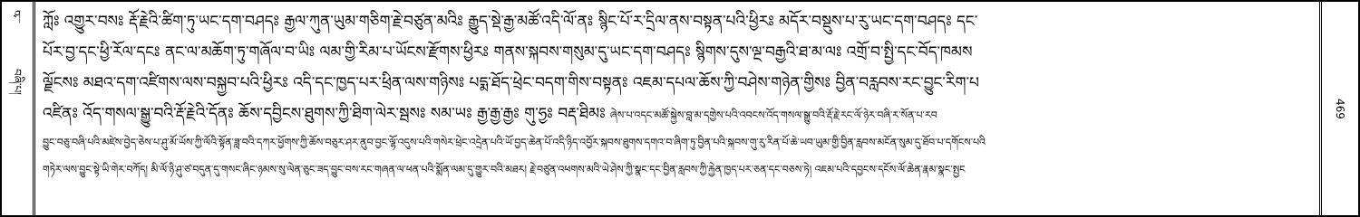ཤ
བཞི་པ།
ཀློཿ འགྱུར་བསཿ རྡོ་རྗེའི་ཚིག་ཏུ་ཡང་དག་བཤདཿ རྒྱལ་ཀུན་ཡུམ་གཅིག་རྗེ་བཙུན་མའིཿ རྒྱུད་སྡེ་རྒྱ་མཚོ་འདི་ལོ་ནཿ སྙིང་པོ་ར་དྲིལ་ནས་བསྟན་པའི་ཕྱིརཿ མདོར་བསྡུས་པ་རུ་ཡང་དག་བཤདཿ དང་
པོར་བྱ་དང་ཕྱི་རོལ་དངཿ ནང་ལ་མཆོག་ཏུ་གཞོལ་བ་ཡིཿ ལམ་གྱི་རིམ་པ་ཡོངས་རྫོགས་ཕྱིརཿ གནས་སྐབས་གསུམ་དུ་ཡང་དག་བཤདཿ སྙིགས་དུས་ལྔ་བརྒྱའི་ཐ་མ་ལཿ འགྲོ་བ་སྤྱི་དང་བོད་ཁམས
ལྗོངསཿ མཐའ་དག་འཛིགས་ལས་བསྐྱབ་པའི་ཕྱིརཿ འདི་དང་ཁྱད་པར་ཕྲིན་ལས་གཉིསཿ པདྨ་ཐོད་ཕྲེང་བདག་གིས་བསྟནཿ འཇམ་དཔལ་ཆོས་ཀྱི་བཤེས་གཉེན་གྱིསཿ བྱིན་བརླབས་རང་བྱུང་རིག་པ
འཛིནཿ འོད་གསལ་སྒྱུ་བའི་རྡོ་རྗེའི་དོནཿ ཆོས་དབྱིངས་ཐུགས་ཀྱི་ཐིག་ལེར་སྦསཿ སམ་ཡཿ རྒྱ་རྒྱ་རྒྱཿ གུ་ཧྱཿ བརྡ་ཐིམཿ ཞེས་པ་འདང་མཚོ་སྐྱེས་བླ་མ་དགྱེས་པའི་འབངས་འོད་གསལ་སྒྱུ་བའི་རྡོ་རྗེ་རང་ལོ་ཉེར་བཞི་ར་སོན་པ་རབ
བྱུང་བཅུ་བཞི་པའི་མཛེས་བྱེད་ཅེས་པ་ཤུ་མོ་ཡོས་ཀྱི་ལོའི་སྟོན་ཟླ་བའི་དཀར་ཕྱོགས་ཀྱི་ཆོས་བཅུར་ཤར་ནུབ་བྱང་ལྷོ་འདུས་པའི་གསེར་ཕྲེང་འདྲེན་པའི་ཡོ་བྱད་ཆེན་པོ་འདི་ཉིད་འབྱོར་སྐབས་ཐུགས་དགའ་བ་ཞིག་ཏུ་བྱིན་པའི་སྐབས་གུ་རུ་རིན་པོ་ཆེ་ཡབ་ཡུམ་གྱི་བྱིན་རླབས་མངོན་སུམ་དུ་ཐོབ་པ་དགོངས་པའི
གཏེར་ལས་བྱུང་སྟེ་ཡི་གེར་བཀོད། མི་ལོ་ཉི་ཤུ་ཙ་བདུན་དུ་གསང་ཞིང་ཉམས་སུ་ལེན་ཅུང་ཟད་བྱུང་བས་རང་གཞན་ལ་ཕན་པའི་སྨོན་ལམ་དུ་གྱུར་བའི་མཐར། རྗེ་བཙུན་འཕགས་མའི་ཡེ་ཤེས་ཀྱི་སྣང་དང་བྱིན་རླབས་ཀྱི་རྐྱེན་ཁྱད་པར་ཅན་དང་བཅས་ཏེ། འཇམ་པའི་དབྱངས་དངོས་ལོ་ཆེན་རྣམ་སྣང་སྤྱང
469